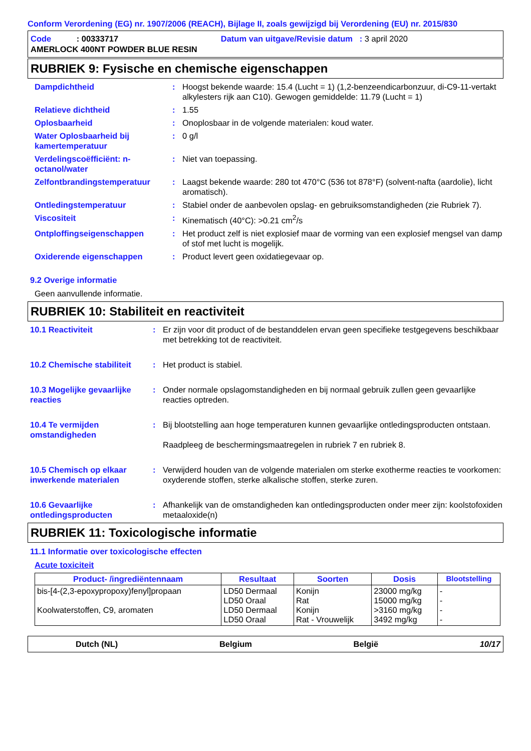Conform Verordening (EG) nr. 1907/2006 (REACH), Bijlage II, zoals gewijzigd bij Verordening (EU) nr. 2015/830
Code : 00333717 Datum van uitgave/Revisie datum : 3 april 2020
AMERLOCK 400NT POWDER BLUE RESIN
RUBRIEK 9: Fysische en chemische eigenschappen
Dampdichtheid : Hoogst bekende waarde: 15.4 (Lucht = 1) (1,2-benzeendicarbonzuur, di-C9-11-vertakt alkylesters rijk aan C10). Gewogen gemiddelde: 11.79 (Lucht = 1)
Relatieve dichtheid : 1.55
Oplosbaarheid : Onoplosbaar in de volgende materialen: koud water.
Water Oplosbaarheid bij kamertemperatuur
: 0 g/l
Verdelingscoëfficiënt: n-octanol/water
: Niet van toepassing.
Zelfontbrandingstemperatuur : Laagst bekende waarde: 280 tot 470°C (536 tot 878°F) (solvent-nafta (aardolie), licht aromatisch).
Ontledingstemperatuur : Stabiel onder de aanbevolen opslag- en gebruiksomstandigheden (zie Rubriek 7).
Viscositeit : Kinematisch (40°C): >0.21 cm<sup>2</sup>/s
Ontploffingseigenschappen : Het product zelf is niet explosief maar de vorming van een explosief mengsel van damp of stof met lucht is mogelijk.
Oxiderende eigenschappen : Product levert geen oxidatiegevaar op.
9.2 Overige informatie
Geen aanvullende informatie.
RUBRIEK 10: Stabiliteit en reactiviteit
10.1 Reactiviteit : Er zijn voor dit product of de bestanddelen ervan geen specifieke testgegevens beschikbaar met betrekking tot de reactiviteit.
10.2 Chemische stabiliteit
: Het product is stabiel.
10.3 Mogelijke gevaarlijke reacties
: Onder normale opslagomstandigheden en bij normaal gebruik zullen geen gevaarlijke reacties optreden.
10.4 Te vermijden omstandigheden
: Bij blootstelling aan hoge temperaturen kunnen gevaarlijke ontledingsproducten ontstaan.
Raadpleeg de beschermingsmaatregelen in rubriek 7 en rubriek 8.
10.5 Chemisch op elkaar inwerkende materialen
: Verwijderd houden van de volgende materialen om sterke exotherme reacties te voorkomen: oxyderende stoffen, sterke alkalische stoffen, sterke zuren.
10.6 Gevaarlijke ontledingsproducten
: Afhankelijk van de omstandigheden kan ontledingsproducten onder meer zijn: koolstofoxiden metaaloxide(n)
RUBRIEK 11: Toxicologische informatie
11.1 Informatie over toxicologische effecten
Acute toxiciteit
| Product- /ingrediëntennaam | Resultaat | Soorten | Dosis | Blootstelling |
| --- | --- | --- | --- | --- |
| bis-[4-(2,3-epoxypropoxy)fenyl]propaan Koolwaterstoffen, C9, aromaten | LD50 Dermaal LD50 Oraal LD50 Dermaal LD50 Oraal | Konijn Rat Konijn Rat - Vrouwelijk | 23000 mg/kg 15000 mg/kg >3160 mg/kg 3492 mg/kg | - - - - |
Dutch (NL) Belgium België 10/17